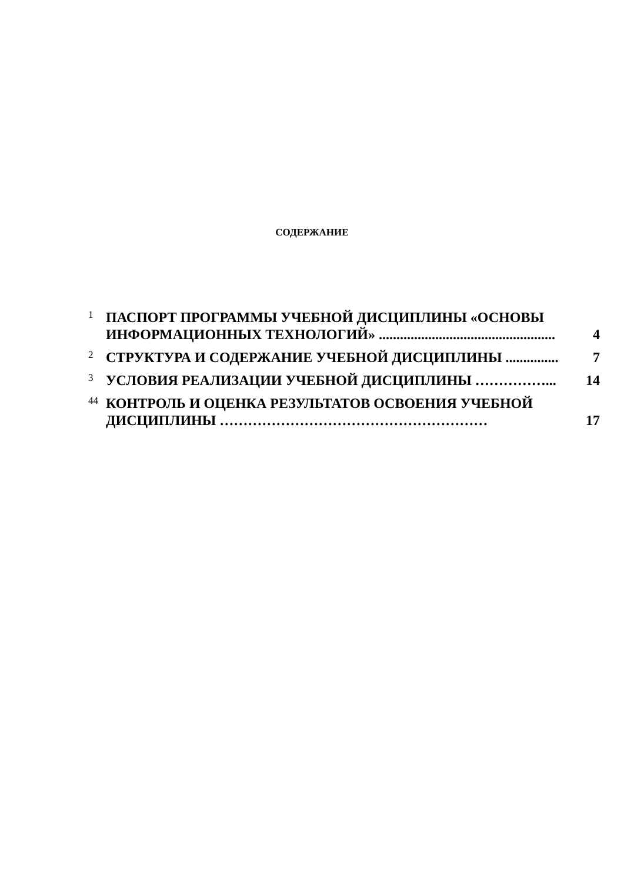СОДЕРЖАНИЕ
1 ПАСПОРТ ПРОГРАММЫ УЧЕБНОЙ ДИСЦИПЛИНЫ «ОСНОВЫ ИНФОРМАЦИОННЫХ ТЕХНОЛОГИЙ» .................................................. 4
2 СТРУКТУРА И СОДЕРЖАНИЕ УЧЕБНОЙ ДИСЦИПЛИНЫ ............... 7
3 УСЛОВИЯ РЕАЛИЗАЦИИ УЧЕБНОЙ ДИСЦИПЛИНЫ ……………... 14
44 КОНТРОЛЬ И ОЦЕНКА РЕЗУЛЬТАТОВ ОСВОЕНИЯ УЧЕБНОЙ ДИСЦИПЛИНЫ ………………………………………………… 17